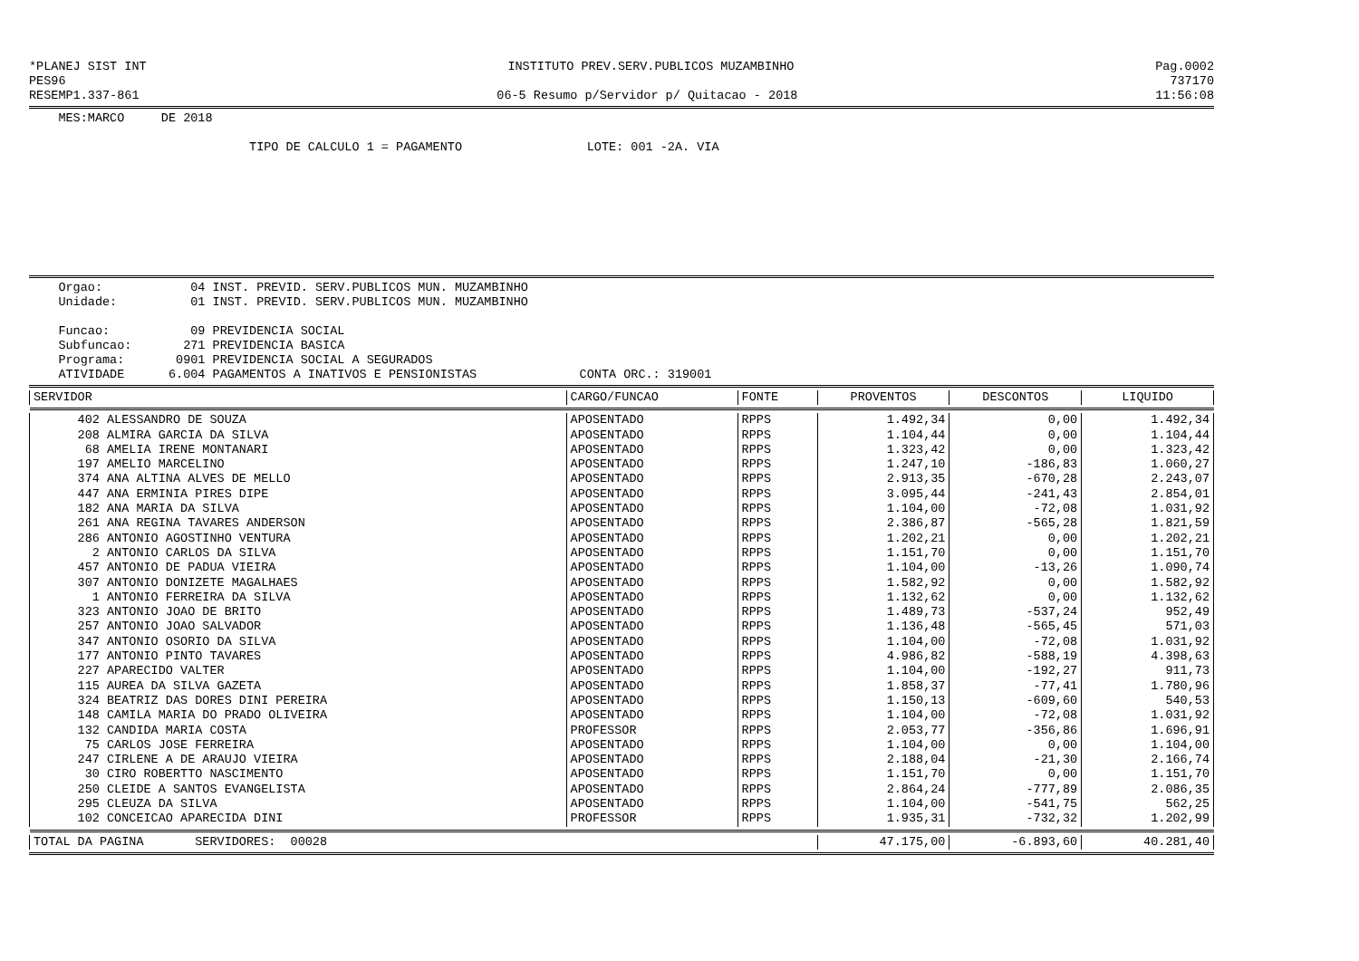*PLANEJ SIST INT INSTITUTO PREV.SERV.PUBLICOS MUZAMBINHO Pag.0002
PES96 737170
RESEMP1.337-861 06-5 Resumo p/Servidor p/ Quitacao - 2018 11:56:08
MES:MARCO DE 2018
TIPO DE CALCULO 1 = PAGAMENTO LOTE: 001 -2A. VIA
Orgao: 04 INST. PREVID. SERV.PUBLICOS MUN. MUZAMBINHO
Unidade: 01 INST. PREVID. SERV.PUBLICOS MUN. MUZAMBINHO
Funcao: 09 PREVIDENCIA SOCIAL
Subfuncao: 271 PREVIDENCIA BASICA
Programa: 0901 PREVIDENCIA SOCIAL A SEGURADOS
ATIVIDADE 6.004 PAGAMENTOS A INATIVOS E PENSIONISTAS CONTA ORC.: 319001
| SERVIDOR | CARGO/FUNCAO | FONTE | PROVENTOS | DESCONTOS | LIQUIDO |
| --- | --- | --- | --- | --- | --- |
| 402 ALESSANDRO DE SOUZA | APOSENTADO | RPPS | 1.492,34 | 0,00 | 1.492,34 |
| 208 ALMIRA GARCIA DA SILVA | APOSENTADO | RPPS | 1.104,44 | 0,00 | 1.104,44 |
| 68 AMELIA IRENE MONTANARI | APOSENTADO | RPPS | 1.323,42 | 0,00 | 1.323,42 |
| 197 AMELIO MARCELINO | APOSENTADO | RPPS | 1.247,10 | -186,83 | 1.060,27 |
| 374 ANA ALTINA ALVES DE MELLO | APOSENTADO | RPPS | 2.913,35 | -670,28 | 2.243,07 |
| 447 ANA ERMINIA PIRES DIPE | APOSENTADO | RPPS | 3.095,44 | -241,43 | 2.854,01 |
| 182 ANA MARIA DA SILVA | APOSENTADO | RPPS | 1.104,00 | -72,08 | 1.031,92 |
| 261 ANA REGINA TAVARES ANDERSON | APOSENTADO | RPPS | 2.386,87 | -565,28 | 1.821,59 |
| 286 ANTONIO AGOSTINHO VENTURA | APOSENTADO | RPPS | 1.202,21 | 0,00 | 1.202,21 |
| 2 ANTONIO CARLOS DA SILVA | APOSENTADO | RPPS | 1.151,70 | 0,00 | 1.151,70 |
| 457 ANTONIO DE PADUA VIEIRA | APOSENTADO | RPPS | 1.104,00 | -13,26 | 1.090,74 |
| 307 ANTONIO DONIZETE MAGALHAES | APOSENTADO | RPPS | 1.582,92 | 0,00 | 1.582,92 |
| 1 ANTONIO FERREIRA DA SILVA | APOSENTADO | RPPS | 1.132,62 | 0,00 | 1.132,62 |
| 323 ANTONIO JOAO DE BRITO | APOSENTADO | RPPS | 1.489,73 | -537,24 | 952,49 |
| 257 ANTONIO JOAO SALVADOR | APOSENTADO | RPPS | 1.136,48 | -565,45 | 571,03 |
| 347 ANTONIO OSORIO DA SILVA | APOSENTADO | RPPS | 1.104,00 | -72,08 | 1.031,92 |
| 177 ANTONIO PINTO TAVARES | APOSENTADO | RPPS | 4.986,82 | -588,19 | 4.398,63 |
| 227 APARECIDO VALTER | APOSENTADO | RPPS | 1.104,00 | -192,27 | 911,73 |
| 115 AUREA DA SILVA GAZETA | APOSENTADO | RPPS | 1.858,37 | -77,41 | 1.780,96 |
| 324 BEATRIZ DAS DORES DINI PEREIRA | APOSENTADO | RPPS | 1.150,13 | -609,60 | 540,53 |
| 148 CAMILA MARIA DO PRADO OLIVEIRA | APOSENTADO | RPPS | 1.104,00 | -72,08 | 1.031,92 |
| 132 CANDIDA MARIA COSTA | PROFESSOR | RPPS | 2.053,77 | -356,86 | 1.696,91 |
| 75 CARLOS JOSE FERREIRA | APOSENTADO | RPPS | 1.104,00 | 0,00 | 1.104,00 |
| 247 CIRLENE A DE ARAUJO VIEIRA | APOSENTADO | RPPS | 2.188,04 | -21,30 | 2.166,74 |
| 30 CIRO ROBERTTO NASCIMENTO | APOSENTADO | RPPS | 1.151,70 | 0,00 | 1.151,70 |
| 250 CLEIDE A SANTOS EVANGELISTA | APOSENTADO | RPPS | 2.864,24 | -777,89 | 2.086,35 |
| 295 CLEUZA DA SILVA | APOSENTADO | RPPS | 1.104,00 | -541,75 | 562,25 |
| 102 CONCEICAO APARECIDA DINI | PROFESSOR | RPPS | 1.935,31 | -732,32 | 1.202,99 |
| TOTAL DA PAGINA SERVIDORES: 00028 | | | 47.175,00 | -6.893,60 | 40.281,40 |